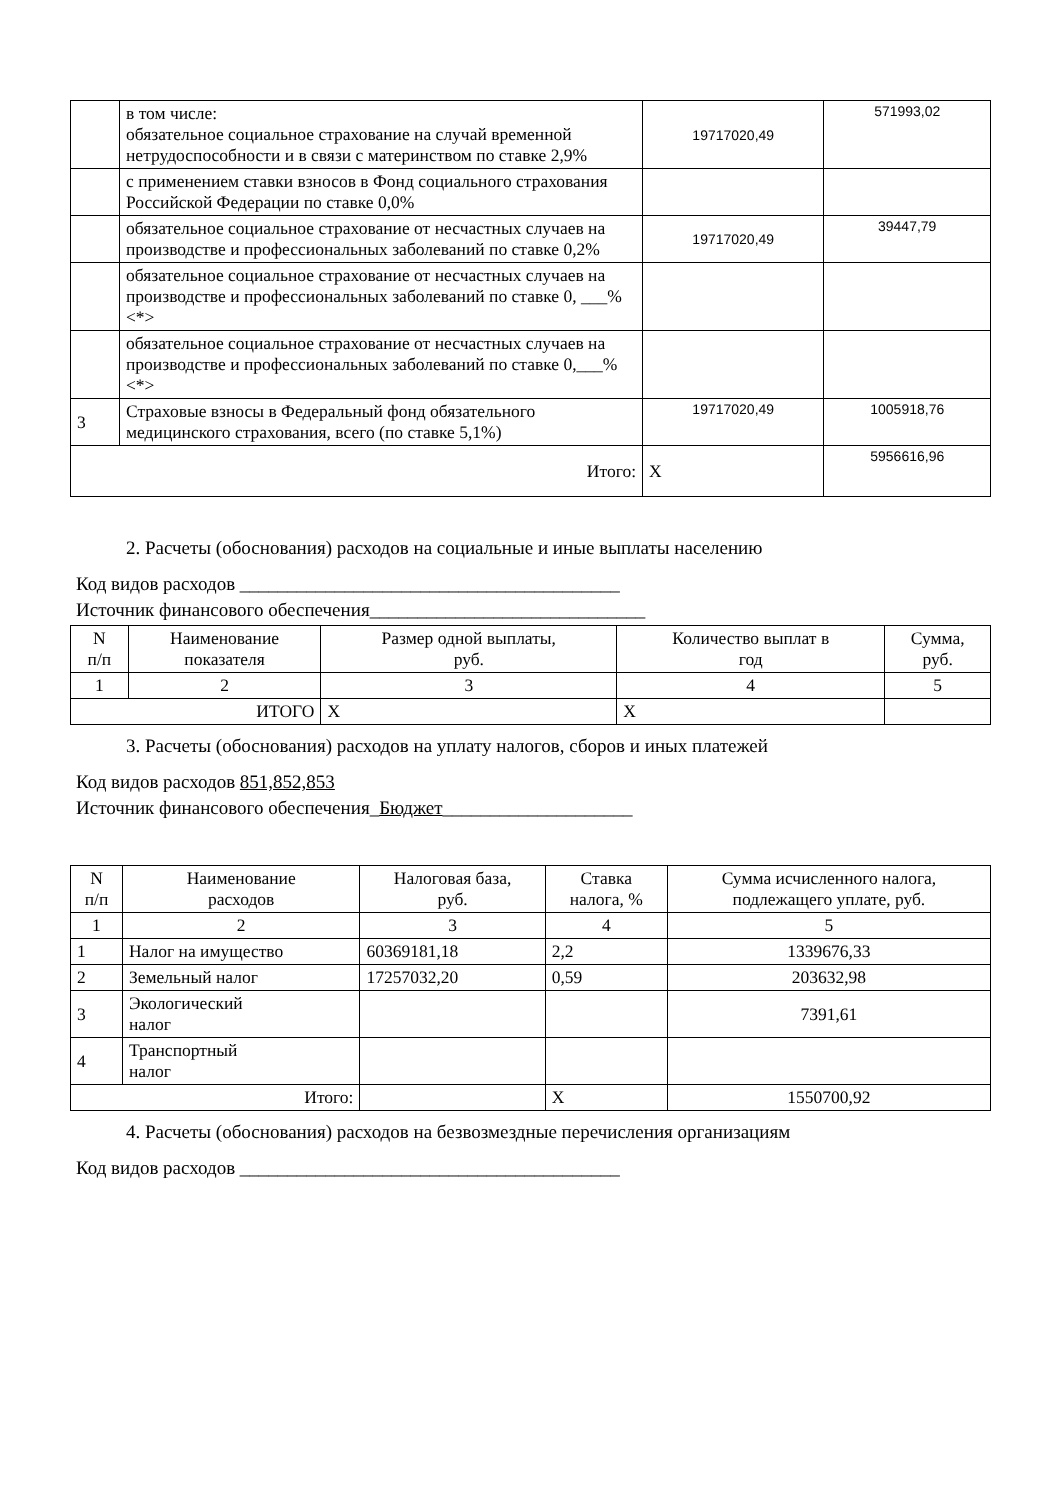| | в том числе: обязательное социальное страхование на случай временной нетрудоспособности и в связи с материнством по ставке 2,9% | 19717020,49 | 571993,02 |
| | с применением ставки взносов в Фонд социального страхования Российской Федерации по ставке 0,0% | | |
| | обязательное социальное страхование от несчастных случаев на производстве и профессиональных заболеваний по ставке 0,2% | 19717020,49 | 39447,79 |
| | обязательное социальное страхование от несчастных случаев на производстве и профессиональных заболеваний по ставке 0, ___% <*> | | |
| | обязательное социальное страхование от несчастных случаев на производстве и профессиональных заболеваний по ставке 0,___% <*> | | |
| 3 | Страховые взносы в Федеральный фонд обязательного медицинского страхования, всего (по ставке 5,1%) | 19717020,49 | 1005918,76 |
| Итого: | | X | 5956616,96 |
2. Расчеты (обоснования) расходов на социальные и иные выплаты населению
Код видов расходов ________________________________________
Источник финансового обеспечения_____________________________
| N п/п | Наименование показателя | Размер одной выплаты, руб. | Количество выплат в год | Сумма, руб. |
| --- | --- | --- | --- | --- |
| 1 | 2 | 3 | 4 | 5 |
| ИТОГО | | X | X | |
3. Расчеты (обоснования) расходов на уплату налогов, сборов и иных платежей
Код видов расходов 851,852,853
Источник финансового обеспечения_Бюджет____________________
| N п/п | Наименование расходов | Налоговая база, руб. | Ставка налога, % | Сумма исчисленного налога, подлежащего уплате, руб. |
| --- | --- | --- | --- | --- |
| 1 | 2 | 3 | 4 | 5 |
| 1 | Налог на имущество | 60369181,18 | 2,2 | 1339676,33 |
| 2 | Земельный налог | 17257032,20 | 0,59 | 203632,98 |
| 3 | Экологический налог | | | 7391,61 |
| 4 | Транспортный налог | | | |
| Итого: | | | X | 1550700,92 |
4. Расчеты (обоснования) расходов на безвозмездные перечисления организациям
Код видов расходов ________________________________________